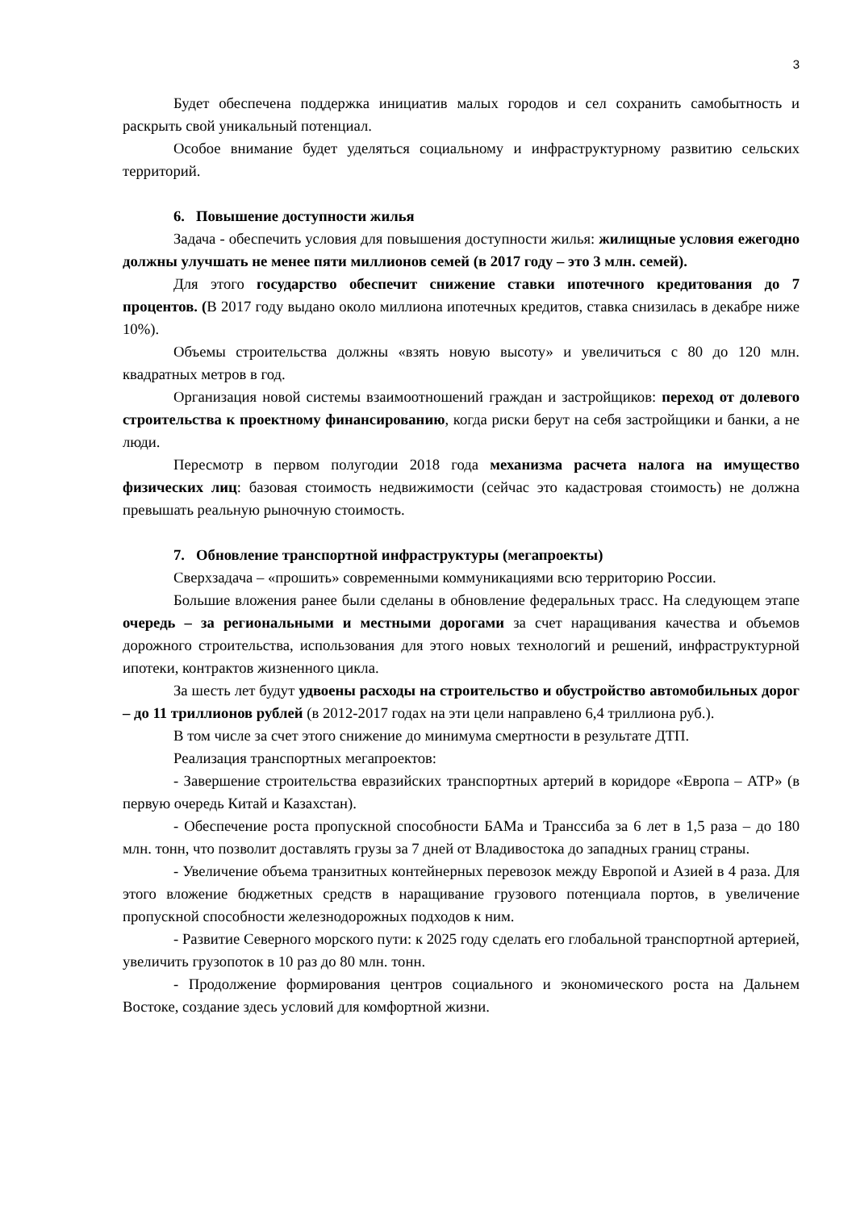3
Будет обеспечена поддержка инициатив малых городов и сел сохранить самобытность и раскрыть свой уникальный потенциал.
Особое внимание будет уделяться социальному и инфраструктурному развитию сельских территорий.
6. Повышение доступности жилья
Задача - обеспечить условия для повышения доступности жилья: жилищные условия ежегодно должны улучшать не менее пяти миллионов семей (в 2017 году – это 3 млн. семей).
Для этого государство обеспечит снижение ставки ипотечного кредитования до 7 процентов. (В 2017 году выдано около миллиона ипотечных кредитов, ставка снизилась в декабре ниже 10%).
Объемы строительства должны «взять новую высоту» и увеличиться с 80 до 120 млн. квадратных метров в год.
Организация новой системы взаимоотношений граждан и застройщиков: переход от долевого строительства к проектному финансированию, когда риски берут на себя застройщики и банки, а не люди.
Пересмотр в первом полугодии 2018 года механизма расчета налога на имущество физических лиц: базовая стоимость недвижимости (сейчас это кадастровая стоимость) не должна превышать реальную рыночную стоимость.
7. Обновление транспортной инфраструктуры (мегапроекты)
Сверхзадача – «прошить» современными коммуникациями всю территорию России.
Большие вложения ранее были сделаны в обновление федеральных трасс. На следующем этапе очередь – за региональными и местными дорогами за счет наращивания качества и объемов дорожного строительства, использования для этого новых технологий и решений, инфраструктурной ипотеки, контрактов жизненного цикла.
За шесть лет будут удвоены расходы на строительство и обустройство автомобильных дорог – до 11 триллионов рублей (в 2012-2017 годах на эти цели направлено 6,4 триллиона руб.).
В том числе за счет этого снижение до минимума смертности в результате ДТП.
Реализация транспортных мегапроектов:
- Завершение строительства евразийских транспортных артерий в коридоре «Европа – АТР» (в первую очередь Китай и Казахстан).
- Обеспечение роста пропускной способности БАМа и Транссиба за 6 лет в 1,5 раза – до 180 млн. тонн, что позволит доставлять грузы за 7 дней от Владивостока до западных границ страны.
- Увеличение объема транзитных контейнерных перевозок между Европой и Азией в 4 раза. Для этого вложение бюджетных средств в наращивание грузового потенциала портов, в увеличение пропускной способности железнодорожных подходов к ним.
- Развитие Северного морского пути: к 2025 году сделать его глобальной транспортной артерией, увеличить грузопоток в 10 раз до 80 млн. тонн.
- Продолжение формирования центров социального и экономического роста на Дальнем Востоке, создание здесь условий для комфортной жизни.